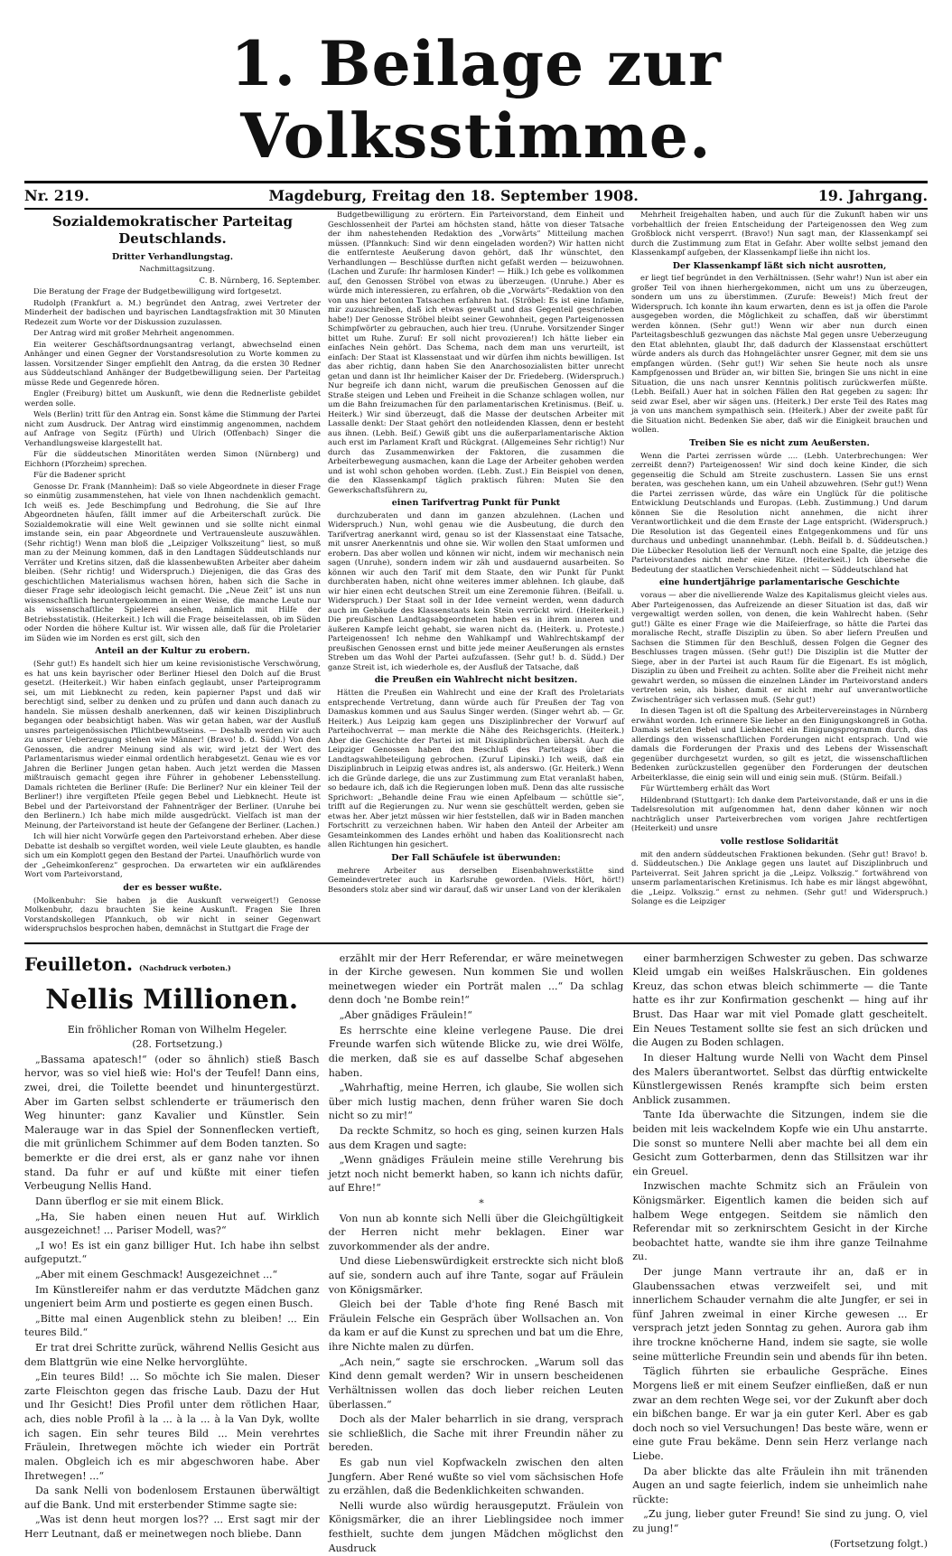1. Beilage zur Volksstimme.
Nr. 219. Magdeburg, Freitag den 18. September 1908. 19. Jahrgang.
Sozialdemokratischer Parteitag Deutschlands.
Dritter Verhandlungstag.
Nachmittagsitzung.
C. B. Nürnberg, 16. September.
Die Beratung der Frage der Budgetbewilligung wird fortgesetzt.
Rudolph (Frankfurt a. M.) begründet den Antrag, zwei Vertreter der Minderheit der badischen und bayrischen Landtagsfraktion mit 30 Minuten Redezeit zum Worte vor der Diskussion zuzulassen.
Der Antrag wird mit großer Mehrheit angenommen.
Ein weiterer Geschäftsordnungsantrag verlangt, abwechselnd einen Anhänger und einen Gegner der Vorstandsresolution zu Worte kommen zu lassen. Vorsitzender Singer empfiehlt den Antrag, da die ersten 30 Redner aus Süddeutschland Anhänger der Budgetbewilligung seien. Der Parteitag müsse Rede und Gegenrede hören.
Engler (Freiburg) bittet um Auskunft, wie denn die Rednerliste gebildet werden solle.
Wels (Berlin) tritt für den Antrag ein. Sonst käme die Stimmung der Partei nicht zum Ausdruck. Der Antrag wird einstimmig angenommen, nachdem auf Anfrage von Segitz (Fürth) und Ulrich (Offenbach) Singer die Verhandlungsweise klargestellt hat.
Für die süddeutschen Minoritäten werden Simon (Nürnberg) und Eichhorn (Pforzheim) sprechen.
Für die Badener spricht
Genosse Dr. Frank (Mannheim): Daß so viele Abgeordnete in dieser Frage so einmütig zusammenstehen, hat viele von Ihnen nachdenklich gemacht. Ich weiß es. Jede Beschimpfung und Bedrohung, die Sie auf Ihre Abgeordneten häufen, fällt immer auf die Arbeiterschaft zurück. Die Sozialdemokratie will eine Welt gewinnen und sie sollte nicht einmal imstande sein, ein paar Abgeordnete und Vertrauensleute auszuwählen. (Sehr richtig!) Wenn man bloß die „Leipziger Volkszeitung“ liest, so muß man zu der Meinung kommen, daß in den Landtagen Süddeutschlands nur Verräter und Kretins sitzen, daß die klassenbewußten Arbeiter aber daheim bleiben. (Sehr richtig! und Widerspruch.) Diejenigen, die das Gras des geschichtlichen Materialismus wachsen hören, haben sich die Sache in dieser Frage sehr ideologisch leicht gemacht. Die „Neue Zeit“ ist uns nun wissenschaftlich heruntergekommen in einer Weise, die manche Leute nur als wissenschaftliche Spielerei ansehen, nämlich mit Hilfe der Betriebsstatistik. (Heiterkeit.) Ich will die Frage beiseitelassen, ob im Süden oder Norden die höhere Kultur ist. Wir wissen alle, daß für die Proletarier im Süden wie im Norden es erst gilt, sich den
Anteil an der Kultur zu erobern.
(Sehr gut!) Es handelt sich hier um keine revisionistische Verschwörung, es hat uns kein bayrischer oder Berliner Hiesel den Dolch auf die Brust gesetzt. (Heiterkeit.) Wir haben einfach geglaubt, unser Parteiprogramm sei, um mit Liebknecht zu reden, kein papierner Papst und daß wir berechtigt sind, selber zu denken und zu prüfen und dann auch danach zu handeln. Sie müssen deshalb anerkennen, daß wir keinen Disziplinbruch begangen oder beabsichtigt haben. Was wir getan haben, war der Ausfluß unsres parteigenössischen Pflichtbewußtseins. — Deshalb werden wir auch zu unsrer Ueberzeugung stehen wie Männer! (Bravo! b. d. Südd.) Von den Genossen, die andrer Meinung sind als wir, wird jetzt der Wert des Parlamentarismus wieder einmal ordentlich herabgesetzt. Genau wie es vor Jahren die Berliner Jungen getan haben. Auch jetzt werden die Massen mißtrauisch gemacht gegen ihre Führer in gehobener Lebensstellung. Damals richteten die Berliner (Rufe: Die Berliner? Nur ein kleiner Teil der Berliner!) ihre vergifteten Pfeile gegen Bebel und Liebknecht. Heute ist Bebel und der Parteivorstand der Fahnenträger der Berliner. (Unruhe bei den Berlinern.) Ich habe mich milde ausgedrückt. Vielfach ist man der Meinung, der Parteivorstand ist heute der Gefangene der Berliner. (Lachen.)
Ich will hier nicht Vorwürfe gegen den Parteivorstand erheben. Aber diese Debatte ist deshalb so vergiftet worden, weil viele Leute glaubten, es handle sich um ein Komplott gegen den Bestand der Partei. Unaufhörlich wurde von der „Geheimkonferenz“ gesprochen. Da erwarteten wir ein aufklärendes Wort vom Parteivorstand,
der es besser wußte.
(Molkenbuhr: Sie haben ja die Auskunft verweigert!) Genosse Molkenbuhr, dazu brauchten Sie keine Auskunft. Fragen Sie Ihren Vorstandskollegen Pfannkuch, ob wir nicht in seiner Gegenwart widerspruchslos besprochen haben, demnächst in Stuttgart die Frage der
Budgetbewilligung zu erörtern. Ein Parteivorstand, dem Einheit und Geschlossenheit der Partei am höchsten stand, hätte von dieser Tatsache der ihm nahestehenden Redaktion des „Vorwärts“ Mitteilung machen müssen. (Pfannkuch: Sind wir denn eingeladen worden?) Wir hatten nicht die entfernteste Aeußerung davon gehört, daß Ihr wünschtet, den Verhandlungen — Beschlüsse durften nicht gefaßt werden — beizuwohnen. (Lachen und Zurufe: Ihr harmlosen Kinder! — Hilk.) Ich gebe es vollkommen auf, den Genossen Ströbel von etwas zu überzeugen. (Unruhe.) Aber es würde mich interessieren, zu erfahren, ob die „Vorwärts“-Redaktion von den von uns hier betonten Tatsachen erfahren hat. (Ströbel: Es ist eine Infamie, mir zuzuschreiben, daß ich etwas gewußt und das Gegenteil geschrieben habe!) Der Genosse Ströbel bleibt seiner Gewohnheit, gegen Parteigenossen Schimpfwörter zu gebrauchen, auch hier treu. (Unruhe. Vorsitzender Singer bittet um Ruhe. Zuruf: Er soll nicht provozieren!) Ich hätte lieber ein einfaches Nein gehört. Das Schema, nach dem man uns verurteilt, ist einfach: Der Staat ist Klassenstaat und wir dürfen ihm nichts bewilligen. Ist das aber richtig, dann haben Sie den Anarchosozialisten bitter unrecht getan und dann ist Ihr heimlicher Kaiser der Dr. Friedeberg. (Widerspruch.) Nur begreife ich dann nicht, warum die preußischen Genossen auf die Straße steigen und Leben und Freiheit in die Schanze schlagen wollen, nur um die Bahn freizumachen für den parlamentarischen Kretinismus. (Beif. u. Heiterk.) Wir sind überzeugt, daß die Masse der deutschen Arbeiter mit Lassalle denkt: Der Staat gehört den notleidenden Klassen, denn er besteht aus ihnen. (Lebh. Beif.) Gewiß gibt uns die außerparlamentarische Aktion auch erst im Parlament Kraft und Rückgrat. (Allgemeines Sehr richtig!) Nur durch das Zusammenwirken der Faktoren, die zusammen die Arbeiterbewegung ausmachen, kann die Lage der Arbeiter gehoben werden und ist wohl schon gehoben worden. (Lebh. Zust.) Ein Beispiel von denen, die den Klassenkampf täglich praktisch führen: Muten Sie den Gewerkschaftsführern zu,
einen Tarifvertrag Punkt für Punkt
durchzuberaten und dann im ganzen abzulehnen. (Lachen und Widerspruch.) Nun, wohl genau wie die Ausbeutung, die durch den Tarifvertrag anerkannt wird, genau so ist der Klassenstaat eine Tatsache, mit unsrer Anerkenntnis und ohne sie. Wir wollen den Staat umformen und erobern. Das aber wollen und können wir nicht, indem wir mechanisch nein sagen (Unruhe), sondern indem wir zäh und ausdauernd ausarbeiten. So können wir auch den Tarif mit dem Staate, den wir Punkt für Punkt durchberaten haben, nicht ohne weiteres immer ablehnen. Ich glaube, daß wir hier einen echt deutschen Streit um eine Zeremonie führen. (Beifall. u. Widerspruch.) Der Staat soll in der Idee verneint werden, wenn dadurch auch im Gebäude des Klassenstaats kein Stein verrückt wird. (Heiterkeit.) Die preußischen Landtagsabgeordneten haben es in ihrem inneren und äußeren Kampfe leicht gehabt, sie waren nicht da. (Heiterk. u. Proteste.) Parteigenossen! Ich nehme den Wahlkampf und Wahlrechtskampf der preußischen Genossen ernst und bitte jede meiner Aeußerungen als ernstes Streben um das Wohl der Partei aufzufassen. (Sehr gut! b. d. Südd.) Der ganze Streit ist, ich wiederhole es, der Ausfluß der Tatsache, daß
die Preußen ein Wahlrecht nicht besitzen.
Hätten die Preußen ein Wahlrecht und eine der Kraft des Proletariats entsprechende Vertretung, dann würde auch für Preußen der Tag von Damaskus kommen und aus Saulus Singer werden. (Singer wehrt ab. — Gr. Heiterk.) Aus Leipzig kam gegen uns Disziplinbrecher der Vorwurf auf Parteihochverrat — man merkte die Nähe des Reichsgerichts. (Heiterk.) Aber die Geschichte der Partei ist mit Disziplinbrüchen übersät. Auch die Leipziger Genossen haben den Beschluß des Parteitags über die Landtagswahlbeteiligung gebrochen. (Zuruf Lipinski.) Ich weiß, daß ein Disziplinbruch in Leipzig etwas andres ist, als anderswo. (Gr. Heiterk.) Wenn ich die Gründe darlege, die uns zur Zustimmung zum Etat veranlaßt haben, so bedaure ich, daß ich die Regierungen loben muß. Denn das alte russische Sprichwort: „Behandle deine Frau wie einen Apfelbaum — schüttle sie“, trifft auf die Regierungen zu. Nur wenn sie geschüttelt werden, geben sie etwas her. Aber jetzt müssen wir hier feststellen, daß wir in Baden manchen Fortschritt zu verzeichnen haben. Wir haben den Anteil der Arbeiter am Gesamteinkommen des Landes erhöht und haben das Koalitionsrecht nach allen Richtungen hin gesichert.
Der Fall Schäufele ist überwunden:
mehrere Arbeiter aus derselben Eisenbahnwerkstätte sind Gemeindevertreter auch in Karlsruhe geworden. (Viels. Hört, hört!) Besonders stolz aber sind wir darauf, daß wir unser Land von der klerikalen
Mehrheit freigehalten haben, und auch für die Zukunft haben wir uns vorbehaltlich der freien Entscheidung der Parteigenossen den Weg zum Großblock nicht versperrt. (Bravo!) Nun sagt man, der Klassenkampf sei durch die Zustimmung zum Etat in Gefahr. Aber wollte selbst jemand den Klassenkampf aufgeben, der Klassenkampf ließe ihn nicht los.
Der Klassenkampf läßt sich nicht ausrotten,
er liegt tief begründet in den Verhältnissen. (Sehr wahr!) Nun ist aber ein großer Teil von ihnen hierhergekommen, nicht um uns zu überzeugen, sondern um uns zu überstimmen. (Zurufe: Beweis!) Mich freut der Widerspruch. Ich konnte ihn kaum erwarten, denn es ist ja offen die Parole ausgegeben worden, die Möglichkeit zu schaffen, daß wir überstimmt werden können. (Sehr gut!) Wenn wir aber nun durch einen Parteitagsbeschluß gezwungen das nächste Mal gegen unsre Ueberzeugung den Etat ablehnten, glaubt Ihr, daß dadurch der Klassenstaat erschüttert würde anders als durch das Hohngelächter unsrer Gegner, mit dem sie uns empfangen würden. (Sehr gut!) Wir sehen Sie heute noch als unsre Kampfgenossen und Brüder an, wir bitten Sie, bringen Sie uns nicht in eine Situation, die uns nach unsrer Kenntnis politisch zurückwerfen müßte. (Lebh. Beifall.) Auer hat in solchen Fällen den Rat gegeben zu sagen: Ihr seid zwar Esel, aber wir sägen uns. (Heiterk.) Der erste Teil des Rates mag ja von uns manchem sympathisch sein. (Heiterk.) Aber der zweite paßt für die Situation nicht. Bedenken Sie aber, daß wir die Einigkeit brauchen und wollen.
Treiben Sie es nicht zum Aeußersten.
Wenn die Partei zerrissen würde .... (Lebh. Unterbrechungen: Wer zerreißt denn?) Parteigenossen! Wir sind doch keine Kinder, die sich gegenseitig die Schuld am Streite zuschustern. Lassen Sie uns ernst beraten, was geschehen kann, um ein Unheil abzuwehren. (Sehr gut!) Wenn die Partei zerrissen würde, das wäre ein Unglück für die politische Entwicklung Deutschlands und Europas. (Lebh. Zustimmung.) Und darum können Sie die Resolution nicht annehmen, die nicht ihrer Verantwortlichkeit und die dem Ernste der Lage entspricht. (Widerspruch.) Die Resolution ist das Gegenteil eines Entgegenkommens und für uns durchaus und unbedingt unannehmbar. (Lebh. Beifall b. d. Süddeutschen.) Die Lübecker Resolution ließ der Vernunft noch eine Spalte, die jetzige des Parteivorstandes nicht mehr eine Ritze. (Heiterkeit.) Ich übersehe die Bedeutung der staatlichen Verschiedenheit nicht — Süddeutschland hat
eine hundertjährige parlamentarische Geschichte
voraus — aber die nivellierende Walze des Kapitalismus gleicht vieles aus. Aber Parteigenossen, das Aufreizende an dieser Situation ist das, daß wir vergewaltigt werden sollen, von denen, die kein Wahlrecht haben. (Sehr gut!) Gälte es einer Frage wie die Maifeierfrage, so hätte die Partei das moralische Recht, straffe Disziplin zu üben. So aber liefern Preußen und Sachsen die Stimmen für den Beschluß, dessen Folgen die Gegner des Beschlusses tragen müssen. (Sehr gut!) Die Disziplin ist die Mutter der Siege, aber in der Partei ist auch Raum für die Eigenart. Es ist möglich, Disziplin zu üben und Freiheit zu achten. Sollte aber die Freiheit nicht mehr gewahrt werden, so müssen die einzelnen Länder im Parteivorstand anders vertreten sein, als bisher, damit er nicht mehr auf unverantwortliche Zwischenträger sich verlassen muß. (Sehr gut!)
In diesen Tagen ist oft die Spaltung des Arbeitervereinstages in Nürnberg erwähnt worden. Ich erinnere Sie lieber an den Einigungskongreß in Gotha. Damals setzten Bebel und Liebknecht ein Einigungsprogramm durch, das allerdings den wissenschaftlichen Forderungen nicht entsprach. Und wie damals die Forderungen der Praxis und des Lebens der Wissenschaft gegenüber durchgesetzt wurden, so gilt es jetzt, die wissenschaftlichen Bedenken zurückzustellen gegenüber den Forderungen der deutschen Arbeiterklasse, die einig sein will und einig sein muß. (Stürm. Beifall.)
Für Württemberg erhält das Wort
Hildenbrand (Stuttgart): Ich danke dem Parteivorstande, daß er uns in die Tadelsresolution mit aufgenommen hat, denn daher können wir noch nachträglich unser Parteiverbrechen vom vorigen Jahre rechtfertigen (Heiterkeit) und unsre
volle restlose Solidarität
mit den andern süddeutschen Fraktionen bekunden. (Sehr gut! Bravo! b. d. Süddeutschen.) Die Anklage gegen uns lautet auf Disziplinbruch und Parteiverrat. Seit Jahren spricht ja die „Leipz. Volkszig.“ fortwährend von unserm parlamentarischen Kretinismus. Ich habe es mir längst abgewöhnt, die „Leipz. Volkszig.“ ernst zu nehmen. (Sehr gut! und Widerspruch.) Solange es die Leipziger
Feuilleton. (Nachdruck verboten.)
Nellis Millionen.
Ein fröhlicher Roman von Wilhelm Hegeler.
(28. Fortsetzung.)
„Bassama apatesch!“ (oder so ähnlich) stieß Basch hervor, was so viel hieß wie: Hol's der Teufel! Dann eins, zwei, drei, die Toilette beendet und hinuntergestürzt. Aber im Garten selbst schlenderte er träumerisch den Weg hinunter: ganz Kavalier und Künstler. Sein Malerauge war in das Spiel der Sonnenflecken vertieft, die mit grünlichem Schimmer auf dem Boden tanzten. So bemerkte er die drei erst, als er ganz nahe vor ihnen stand. Da fuhr er auf und küßte mit einer tiefen Verbeugung Nellis Hand.
Dann überflog er sie mit einem Blick.
„Ha, Sie haben einen neuen Hut auf. Wirklich ausgezeichnet! ... Pariser Modell, was?“
„I wo! Es ist ein ganz billiger Hut. Ich habe ihn selbst aufgeputzt.“
„Aber mit einem Geschmack! Ausgezeichnet ...“
Im Künstlereifer nahm er das verdutzte Mädchen ganz ungeniert beim Arm und postierte es gegen einen Busch.
„Bitte mal einen Augenblick stehn zu bleiben! ... Ein teures Bild.“
Er trat drei Schritte zurück, während Nellis Gesicht aus dem Blattgrün wie eine Nelke hervorglühte.
„Ein teures Bild! ... So möchte ich Sie malen. Dieser zarte Fleischton gegen das frische Laub. Dazu der Hut und Ihr Gesicht! Dies Profil unter dem rötlichen Haar, ach, dies noble Profil à la ... à la ... à la Van Dyk, wollte ich sagen. Ein sehr teures Bild ... Mein verehrtes Fräulein, Ihretwegen möchte ich wieder ein Porträt malen. Obgleich ich es mir abgeschworen habe. Aber Ihretwegen! ...“
Da sank Nelli von bodenlosem Erstaunen überwältigt auf die Bank. Und mit ersterbender Stimme sagte sie:
„Was ist denn heut morgen los?? ... Erst sagt mir der Herr Leutnant, daß er meinetwegen noch bliebe. Dann
erzählt mir der Herr Referendar, er wäre meinetwegen in der Kirche gewesen. Nun kommen Sie und wollen meinetwegen wieder ein Porträt malen ...“ Da schlag denn doch 'ne Bombe rein!“
„Aber gnädiges Fräulein!“
Es herrschte eine kleine verlegene Pause. Die drei Freunde warfen sich wütende Blicke zu, wie drei Wölfe, die merken, daß sie es auf dasselbe Schaf abgesehen haben.
„Wahrhaftig, meine Herren, ich glaube, Sie wollen sich über mich lustig machen, denn früher waren Sie doch nicht so zu mir!“
Da reckte Schmitz, so hoch es ging, seinen kurzen Hals aus dem Kragen und sagte:
„Wenn gnädiges Fräulein meine stille Verehrung bis jetzt noch nicht bemerkt haben, so kann ich nichts dafür, auf Ehre!“
*
Von nun ab konnte sich Nelli über die Gleichgültigkeit der Herren nicht mehr beklagen. Einer war zuvorkommender als der andre.
Und diese Liebenswürdigkeit erstreckte sich nicht bloß auf sie, sondern auch auf ihre Tante, sogar auf Fräulein von Königsmärker.
Gleich bei der Table d'hote fing René Basch mit Fräulein Felsche ein Gespräch über Wollsachen an. Von da kam er auf die Kunst zu sprechen und bat um die Ehre, ihre Nichte malen zu dürfen.
„Ach nein,“ sagte sie erschrocken. „Warum soll das Kind denn gemalt werden? Wir in unsern bescheidenen Verhältnissen wollen das doch lieber reichen Leuten überlassen.“
Doch als der Maler beharrlich in sie drang, versprach sie schließlich, die Sache mit ihrer Freundin näher zu bereden.
Es gab nun viel Kopfwackeln zwischen den alten Jungfern. Aber René wußte so viel vom sächsischen Hofe zu erzählen, daß die Bedenklichkeiten schwanden.
Nelli wurde also würdig herausgeputzt. Fräulein von Königsmärker, die an ihrer Lieblingsidee noch immer festhielt, suchte dem jungen Mädchen möglichst den Ausdruck
einer barmherzigen Schwester zu geben. Das schwarze Kleid umgab ein weißes Halskräuschen. Ein goldenes Kreuz, das schon etwas bleich schimmerte — die Tante hatte es ihr zur Konfirmation geschenkt — hing auf ihr Brust. Das Haar war mit viel Pomade glatt gescheitelt. Ein Neues Testament sollte sie fest an sich drücken und die Augen zu Boden schlagen.
In dieser Haltung wurde Nelli von Wacht dem Pinsel des Malers überantwortet. Selbst das dürftig entwickelte Künstlergewissen Renés krampfte sich beim ersten Anblick zusammen.
Tante Ida überwachte die Sitzungen, indem sie die beiden mit leis wackelndem Kopfe wie ein Uhu anstarrte. Die sonst so muntere Nelli aber machte bei all dem ein Gesicht zum Gotterbarmen, denn das Stillsitzen war ihr ein Greuel.
Inzwischen machte Schmitz sich an Fräulein von Königsmärker. Eigentlich kamen die beiden sich auf halbem Wege entgegen. Seitdem sie nämlich den Referendar mit so zerknirschtem Gesicht in der Kirche beobachtet hatte, wandte sie ihm ihre ganze Teilnahme zu.
Der junge Mann vertraute ihr an, daß er in Glaubenssachen etwas verzweifelt sei, und mit innerlichem Schauder vernahm die alte Jungfer, er sei in fünf Jahren zweimal in einer Kirche gewesen ... Er versprach jetzt jeden Sonntag zu gehen. Aurora gab ihm ihre trockne knöcherne Hand, indem sie sagte, sie wolle seine mütterliche Freundin sein und abends für ihn beten.
Täglich führten sie erbauliche Gespräche. Eines Morgens ließ er mit einem Seufzer einfließen, daß er nun zwar an dem rechten Wege sei, vor der Zukunft aber doch ein bißchen bange. Er war ja ein guter Kerl. Aber es gab doch noch so viel Versuchungen! Das beste wäre, wenn er eine gute Frau bekäme. Denn sein Herz verlange nach Liebe.
Da aber blickte das alte Fräulein ihn mit tränenden Augen an und sagte feierlich, indem sie unheimlich nahe rückte:
„Zu jung, lieber guter Freund! Sie sind zu jung. O, viel zu jung!“
(Fortsetzung folgt.)